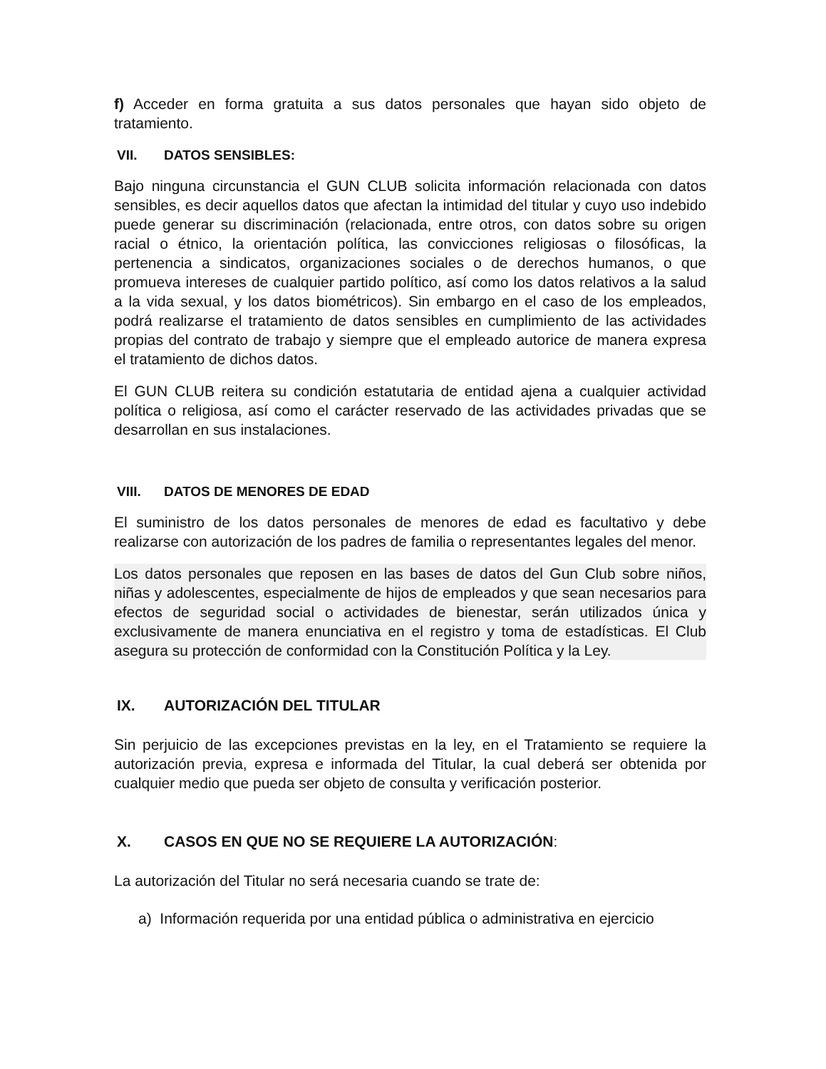f) Acceder en forma gratuita a sus datos personales que hayan sido objeto de tratamiento.
VII. DATOS SENSIBLES:
Bajo ninguna circunstancia el GUN CLUB solicita información relacionada con datos sensibles, es decir aquellos datos que afectan la intimidad del titular y cuyo uso indebido puede generar su discriminación (relacionada, entre otros, con datos sobre su origen racial o étnico, la orientación política, las convicciones religiosas o filosóficas, la pertenencia a sindicatos, organizaciones sociales o de derechos humanos, o que promueva intereses de cualquier partido político, así como los datos relativos a la salud a la vida sexual, y los datos biométricos). Sin embargo en el caso de los empleados, podrá realizarse el tratamiento de datos sensibles en cumplimiento de las actividades propias del contrato de trabajo y siempre que el empleado autorice de manera expresa el tratamiento de dichos datos.
El GUN CLUB reitera su condición estatutaria de entidad ajena a cualquier actividad política o religiosa, así como el carácter reservado de las actividades privadas que se desarrollan en sus instalaciones.
VIII. DATOS DE MENORES DE EDAD
El suministro de los datos personales de menores de edad es facultativo y debe realizarse con autorización de los padres de familia o representantes legales del menor.
Los datos personales que reposen en las bases de datos del Gun Club sobre niños, niñas y adolescentes, especialmente de hijos de empleados y que sean necesarios para efectos de seguridad social o actividades de bienestar, serán utilizados única y exclusivamente de manera enunciativa en el registro y toma de estadísticas. El Club asegura su protección de conformidad con la Constitución Política y la Ley.
IX. AUTORIZACIÓN DEL TITULAR
Sin perjuicio de las excepciones previstas en la ley, en el Tratamiento se requiere la autorización previa, expresa e informada del Titular, la cual deberá ser obtenida por cualquier medio que pueda ser objeto de consulta y verificación posterior.
X. CASOS EN QUE NO SE REQUIERE LA AUTORIZACIÓN:
La autorización del Titular no será necesaria cuando se trate de:
a) Información requerida por una entidad pública o administrativa en ejercicio